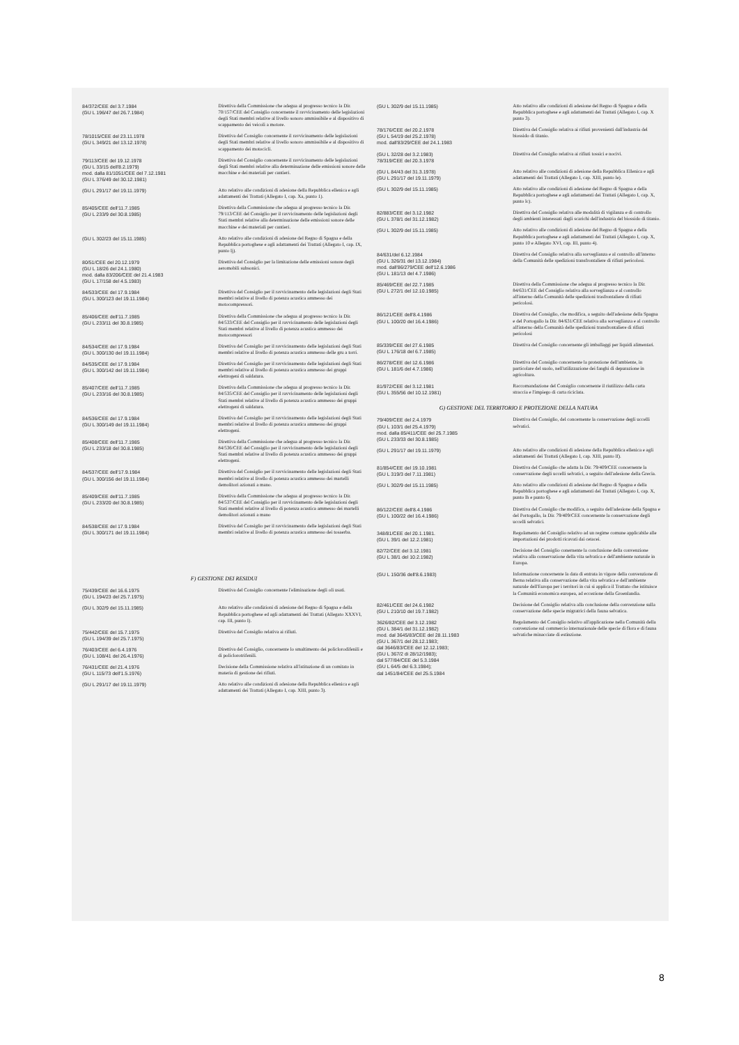| 84/372/CEE del 3.7.1984 (GU L 196/47 del 26.7.1984) | Direttiva della Commissione che adegua al progresso tecnico la Dir. 70/157/CEE del Consiglio concernente il ravvicinamento delle legislazioni degli Stati membri relative al livello sonoro ammissibile e al dispositivo di scappamento dei veicoli a motore. |
| 78/1015/CEE del 23.11.1978 (GU L 349/21 del 13.12.1978) | Direttiva del Consiglio concernente il ravvicinamento delle legislazioni degli Stati membri relative al livello sonoro ammissibile e al dispositivo di scappamento dei motocicli. |
| 79/113/CEE del 19.12.1978 (GU L 33/15 dell'8.2.1979) mod. dalla 81/1051/CEE del 7.12.1981 (GU L 376/49 del 30.12.1981) | Direttiva del Consiglio concernente il ravvicinamento delle legislazioni degli Stati membri relative alla determinazione delle emissioni sonore delle macchine e dei materiali per cantieri. |
| (GU L 291/17 del 19.11.1979) | Atto relativo alle condizioni di adesione della Repubblica ellenica e agli adattamenti dei Trattati (Allegato I, cap. Xa, punto 1). |
| 85/405/CEE dell'11.7.1985 (GU L 233/9 del 30.8.1985) | Direttiva della Commissione che adegua al progresso tecnico la Dir. 79/113/CEE del Consiglio per il ravvicinamento delle legislazioni degli Stati membri relative alla determinazione delle emissioni sonore delle macchine e dei materiali per cantieri. |
| (GU L 302/23 del 15.11.1985) | Atto relativo alle condizioni di adesione del Regno di Spagna e della Repubblica portoghese e agli adattamenti dei Trattati (Allegato I, cap. IX, punto lj). |
| 80/51/CEE del 20.12.1979 (GU L 18/26 del 24.1.1980) mod. dalla 83/206/CEE del 21.4.1983 (GU L 17/158 del 4.5.1983) | Direttiva del Consiglio per la limitazione delle emissioni sonore degli aeromobili subsonici. |
| 84/533/CEE del 17.9.1984 (GU L 300/123 del 19.11.1984) | Direttiva del Consiglio per il ravvicinamento delle legislazioni degli Stati membri relative al livello di potenza acustica ammesso dei motocompressori. |
| 85/406/CEE dell'11.7.1985 (GU L 233/11 del 30.8.1985) | Direttiva della Commissione che adegua al progresso tecnico la Dir. 84/533/CEE del Consiglio per il ravvicinamento delle legislazioni degli Stati membri relative al livello di potenza acustica ammesso dei motocompressori |
| 84/534/CEE del 17.9.1984 (GU L 300/130 del 19.11.1984) | Direttiva del Consiglio per il ravvicinamento delle legislazioni degli Stati membri relative al livello di potenza acustica ammesso delle gru a torri. |
| 84/535/CEE del 17.9.1984 (GU L 300/142 del 19.11.1984) | Direttiva del Consiglio per il ravvicinamento delle legislazioni degli Stati membri relative al livello di potenza acustica ammesso dei gruppi elettrogeni di saldatura. |
| 85/407/CEE dell'11.7.1985 (GU L 233/16 del 30.8.1985) | Direttiva della Commissione che adegua al progresso tecnico la Dir. 84/535/CEE del Consiglio per il ravvicinamento delle legislazioni degli Stati membri relative al livello di potenza acustica ammesso dei gruppi elettrogeni di saldatura. |
| 84/536/CEE del 17.9.1984 (GU L 300/149 del 19.11.1984) | Direttiva del Consiglio per il ravvicinamento delle legislazioni degli Stati membri relative al livello di potenza acustica ammesso dei gruppi elettrogeni. |
| 85/408/CEE dell'11.7.1985 (GU L 233/18 del 30.8.1985) | Direttiva della Commissione che adegua al progresso tecnico la Dir. 84/536/CEE del Consiglio per il ravvicinamento delle legislazioni degli Stati membri relative al livello di potenza acustica ammesso dei gruppi elettrogeni. |
| 84/537/CEE dell'17.9.1984 (GU L 300/156 del 19.11.1984) | Direttiva del Consiglio per il ravvicinamento delle legislazioni degli Stati membri relative al livello di potenza acustica ammesso dei martelli demolitori azionati a mano. |
| 85/409/CEE dell'11.7.1985 (GU L 233/20 del 30.8.1985) | Direttiva della Commissione che adegua al progresso tecnico la Dir. 84/537/CEE del Consiglio per il ravvicinamento delle legislazioni degli Stati membri relative al livello di potenza acustica ammesso dei martelli demolitori azionati a mano |
| 84/538/CEE del 17.9.1984 (GU L 300/171 del 19.11.1984) | Direttiva del Consiglio per il ravvicinamento delle legislazioni degli Stati membri relative al livello di potenza acustica ammesso dei tosaerba. |
F) GESTIONE DEI RESIDUI
| 75/439/CEE del 16.6.1975 (GU L 194/23 del 25.7.1975) | Direttiva del Consiglio concernente l'eliminazione degli oli usati. |
| (GU L 302/9 del 15.11.1985) | Atto relativo alle condizioni di adesione del Regno di Spagna e della Repubblica portoghese ed agli adattamenti dei Trattati (Allegato XXXVI, cap. III, punto I). |
| 75/442/CEE del 15.7.1975 (GU L 194/39 del 25.7.1975) | Direttiva del Consiglio relativa ai rifiuti. |
| 76/403/CEE del 6.4.1976 (GU L 108/41 del 26.4.1976) | Direttiva del Consiglio, concernente lo smaltimento dei policlorodifenili e di policlorotrifenili. |
| 76/431/CEE del 21.4.1976 (GU L 115/73 dell'1.5.1976) | Decisione della Commissione relativa all'istituzione di un comitato in materia di gestione dei rifiuti. |
| (GU L 291/17 del 19.11.1979) | Atto relativo alle condizioni di adesione della Repubblica ellenica e agli adattamenti dei Trattati (Allegato I, cap. XIII, punto 3). |
| (GU L 302/9 del 15.11.1985) | Atto relativo alle condizioni di adesione del Regno di Spagna e della Repubblica portoghese e agli adattamenti dei Trattati (Allegato I, cap. X punto 3). |
| 78/176/CEE del 20.2.1978 (GU L 54/19 del 25.2.1978) mod. dall'83/29/CEE del 24.1.1983 | Direttiva del Consiglio relativa ai rifiuti provenienti dall'industria del biossido di titanio. |
| (GU L 32/28 del 3.2.1983) 78/319/CEE del 20.3.1978 | Direttiva del Consiglio relativa ai rifiuti tossici e nocivi. |
| (GU L 84/43 del 31.3.1978) (GU L 291/17 del 19.11.1979) | Atto relativo alle condizioni di adesione della Repubblica Ellenica e agli adattamenti dei Trattati (Allegato I, cap. XIII, punto le). |
| (GU L 302/9 del 15.11.1985) | Atto relativo alle condizioni di adesione del Regno di Spagna e della Repubblica portoghese e agli adattamenti dei Trattati (Allegato I, cap. X, punto lc). |
| 82/883/CEE del 3.12.1982 (GU L 378/1 del 31.12.1982) | Direttiva del Consiglio relativa alle modalità di vigilanza e di controllo degli ambienti interessati dagli scarichi dell'industria del biossido di titanio. |
| (GU L 302/9 del 15.11.1985) | Atto relativo alle condizioni di adesione del Regno di Spagna e della Repubblica portoghese e agli adattamenti dei Trattati (Allegato I, cap. X, punto 10 e Allegato XVI, cap. III, punto 4). |
| 84/631/del 6.12.1984 (GU L 326/31 del 13.12.1984) mod. dall'86/279/CEE dell'12.6.1986 (GU L 181/13 del 4.7.1986) | Direttiva del Consiglio relativa alla sorveglianza e al controllo all'interno della Comunità delle spedizioni transfrontaliere di rifiuti pericolosi. |
| 85/469/CEE del 22.7.1985 (GU L 272/1 del 12.10.1985) | Direttiva della Commissione che adegua al progresso tecnico la Dir. 84/631/CEE del Consiglio relativa alla sorveglianza e al controllo all'interno della Comunità delle spedizioni trasfrontaliere di rifiuti pericolosi. |
| 86/121/CEE dell'8.4.1986 (GU L 100/20 del 16.4.1986) | Direttiva del Consiglio, che modifica, a seguito dell'adesione della Spagna e del Portogallo la Dir. 84/631/CEE relativa alla sorveglianza e al controllo all'interno della Comunità delle spedizioni transfrontaliere di rifiuti pericolosi |
| 85/339/CEE del 27.6.1985 (GU L 176/18 del 6.7.1985) | Direttiva del Consiglio concernente gli imballaggi per liquidi alimentari. |
| 86/278/CEE del 12.6.1986 (GU L 181/6 del 4.7.1986) | Direttiva del Consiglio concernente la protezione dell'ambiente, in particolare del suolo, nell'utilizzazione dei fanghi di depurazione in agricoltura. |
| 81/972/CEE del 3.12.1981 (GU L 355/56 del 10.12.1981) | Raccomandazione del Consiglio concernente il riutilizzo della carta straccia e l'impiego di carta riciclata. |
G) GESTIONE DEL TERRITORIO E PROTEZIONE DELLA NATURA
| 79/409/CEE del 2.4.1979 (GU L 103/1 del 25.4.1979) mod. dalla 85/411/CEE del 25.7.1985 (GU L 233/33 del 30.8.1985) | Direttiva del Consiglio, del concernente la conservazione degli uccelli selvatici. |
| (GU L 291/17 del 19.11.1979) | Atto relativo alle condizioni di adesione della Repubblica ellenica e agli adattamenti dei Trattati (Allegato I, cap. XIII, punto lf). |
| 81/854/CEE del 19.10.1981 (GU L 319/3 del 7.11.1981) | Direttiva del Consiglio che adatta la Dir. 79/409/CEE concernente la conservazione degli uccelli selvatici, a seguito dell'adesione della Grecia. |
| (GU L 302/9 del 15.11.1985) | Atto relativo alle condizioni di adesione del Regno di Spagna e della Repubblica portoghese e agli adattamenti dei Trattati (Allegato I, cap. X, punto lh e punto 6). |
| 86/122/CEE dell'8.4.1986 (GU L 100/22 del 16.4.1986) | Direttiva del Consiglio che modifica, a seguito dell'adesione della Spagna e del Portogallo, la Dir. 79/409/CEE concernente la conservazione degli uccelli selvatici. |
| 348/81/CEE del 20.1.1981. (GU L 39/1 del 12.2.1981) | Regolamento del Consiglio relativo ad un regime comune applicabile alle importazioni dei prodotti ricavati dai cetacei. |
| 82/72/CEE del 3.12.1981 (GU L 38/1 del 10.2.1982) | Decisione del Consiglio conernente la conclusione della convenzione relativa alla conservazione della vita selvatica e dell'ambiente naturale in Europa. |
| (GU L 150/36 dell'8.6.1983) | Informazione concernente la data di entrata in vigore della convenzione di Berna relativa alla conservazione della vita selvatica e dell'ambiente naturale dell'Europa per i territori in cui si applica il Trattato che istituisce la Comunità economica europea, ad eccezione della Groenlandia. |
| 82/461/CEE del 24.6.1982 (GU L 210/10 del 19.7.1982) | Decisione del Consiglio relativa alla conclusione della convenzione sulla conservazione delle specie migratrici della fauna selvatica. |
| 3626/82/CEE del 3.12.1982 (GU L 384/1 del 31.12.1982) mod. dal 3645/83/CEE del 28.11.1983 (GU L 367/1 del 28.12.1983; dal 3646/83/CEE del 12.12.1983; (GU L 367/2 di 28/12/1983); dal 577/84/CEE del 5.3.1984 (GU L 64/5 del 6.3.1984); dal 1451/84/CEE del 25.5.1984 | Regolamento del Consiglio relativo all'applicazione nella Comunità della convenzione sul commercio internazionale delle specie di flora e di fauna selvatiche minacciate di estinzione. |
8